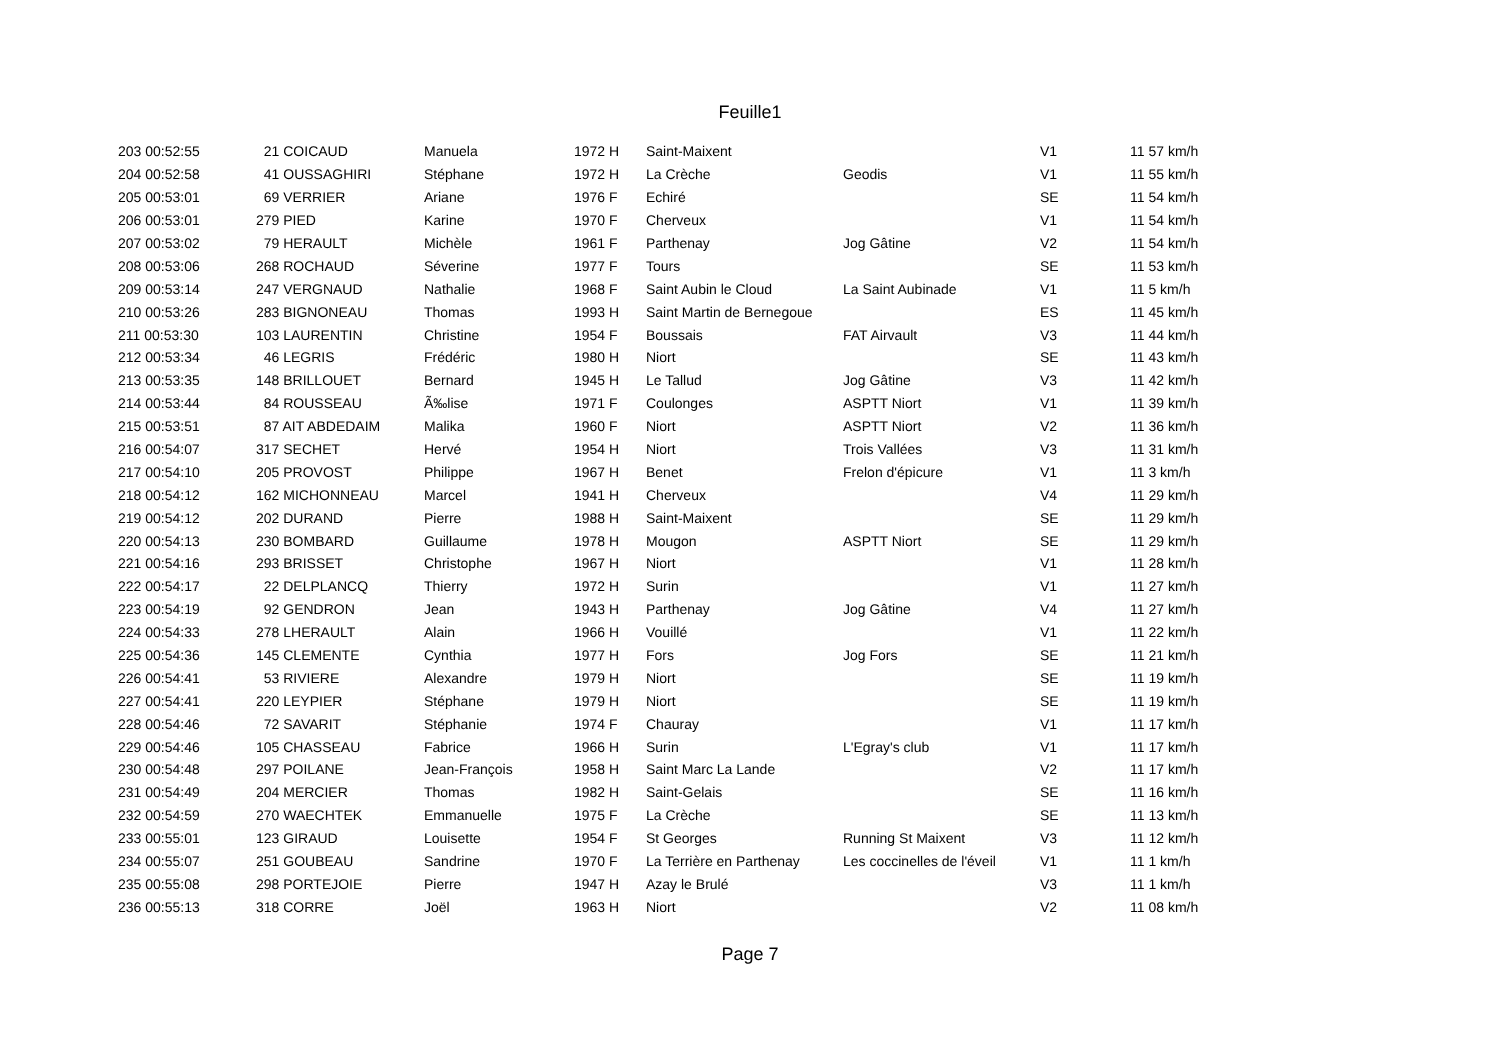Feuille1
| 203 00:52:55 | 21 COICAUD | Manuela | 1972 H | Saint-Maixent | | V1 | 11 57 km/h |
| 204 00:52:58 | 41 OUSSAGHIRI | Stéphane | 1972 H | La Crèche | Geodis | V1 | 11 55 km/h |
| 205 00:53:01 | 69 VERRIER | Ariane | 1976 F | Echiré | | SE | 11 54 km/h |
| 206 00:53:01 | 279 PIED | Karine | 1970 F | Cherveux | | V1 | 11 54 km/h |
| 207 00:53:02 | 79 HERAULT | Michèle | 1961 F | Parthenay | Jog Gâtine | V2 | 11 54 km/h |
| 208 00:53:06 | 268 ROCHAUD | Séverine | 1977 F | Tours | | SE | 11 53 km/h |
| 209 00:53:14 | 247 VERGNAUD | Nathalie | 1968 F | Saint Aubin le Cloud | La Saint Aubinade | V1 | 11 5 km/h |
| 210 00:53:26 | 283 BIGNONEAU | Thomas | 1993 H | Saint Martin de Bernegoue | | ES | 11 45 km/h |
| 211 00:53:30 | 103 LAURENTIN | Christine | 1954 F | Boussais | FAT Airvault | V3 | 11 44 km/h |
| 212 00:53:34 | 46 LEGRIS | Frédéric | 1980 H | Niort | | SE | 11 43 km/h |
| 213 00:53:35 | 148 BRILLOUET | Bernard | 1945 H | Le Tallud | Jog Gâtine | V3 | 11 42 km/h |
| 214 00:53:44 | 84 ROUSSEAU | Ã‰lise | 1971 F | Coulonges | ASPTT Niort | V1 | 11 39 km/h |
| 215 00:53:51 | 87 AIT ABDEDAIM | Malika | 1960 F | Niort | ASPTT Niort | V2 | 11 36 km/h |
| 216 00:54:07 | 317 SECHET | Hervé | 1954 H | Niort | Trois Vallées | V3 | 11 31 km/h |
| 217 00:54:10 | 205 PROVOST | Philippe | 1967 H | Benet | Frelon d'épicure | V1 | 11 3 km/h |
| 218 00:54:12 | 162 MICHONNEAU | Marcel | 1941 H | Cherveux | | V4 | 11 29 km/h |
| 219 00:54:12 | 202 DURAND | Pierre | 1988 H | Saint-Maixent | | SE | 11 29 km/h |
| 220 00:54:13 | 230 BOMBARD | Guillaume | 1978 H | Mougon | ASPTT Niort | SE | 11 29 km/h |
| 221 00:54:16 | 293 BRISSET | Christophe | 1967 H | Niort | | V1 | 11 28 km/h |
| 222 00:54:17 | 22 DELPLANCQ | Thierry | 1972 H | Surin | | V1 | 11 27 km/h |
| 223 00:54:19 | 92 GENDRON | Jean | 1943 H | Parthenay | Jog Gâtine | V4 | 11 27 km/h |
| 224 00:54:33 | 278 LHERAULT | Alain | 1966 H | Vouillé | | V1 | 11 22 km/h |
| 225 00:54:36 | 145 CLEMENTE | Cynthia | 1977 H | Fors | Jog Fors | SE | 11 21 km/h |
| 226 00:54:41 | 53 RIVIERE | Alexandre | 1979 H | Niort | | SE | 11 19 km/h |
| 227 00:54:41 | 220 LEYPIER | Stéphane | 1979 H | Niort | | SE | 11 19 km/h |
| 228 00:54:46 | 72 SAVARIT | Stéphanie | 1974 F | Chauray | | V1 | 11 17 km/h |
| 229 00:54:46 | 105 CHASSEAU | Fabrice | 1966 H | Surin | L'Egray's club | V1 | 11 17 km/h |
| 230 00:54:48 | 297 POILANE | Jean-François | 1958 H | Saint Marc La Lande | | V2 | 11 17 km/h |
| 231 00:54:49 | 204 MERCIER | Thomas | 1982 H | Saint-Gelais | | SE | 11 16 km/h |
| 232 00:54:59 | 270 WAECHTEK | Emmanuelle | 1975 F | La Crèche | | SE | 11 13 km/h |
| 233 00:55:01 | 123 GIRAUD | Louisette | 1954 F | St Georges | Running St Maixent | V3 | 11 12 km/h |
| 234 00:55:07 | 251 GOUBEAU | Sandrine | 1970 F | La Terrière en Parthenay | Les coccinelles de l'éveil | V1 | 11 1 km/h |
| 235 00:55:08 | 298 PORTEJOIE | Pierre | 1947 H | Azay le Brulé | | V3 | 11 1 km/h |
| 236 00:55:13 | 318 CORRE | Joël | 1963 H | Niort | | V2 | 11 08 km/h |
Page 7